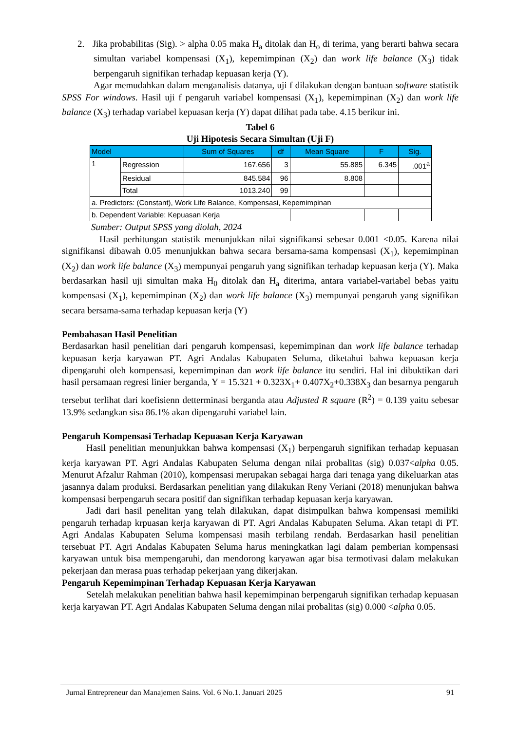2. Jika probabilitas (Sig). > alpha 0.05 maka H<sub>a</sub> ditolak dan H<sub>o</sub> di terima, yang berarti bahwa secara simultan variabel kompensasi (X<sub>1</sub>), kepemimpinan (X<sub>2</sub>) dan work life balance (X<sub>3</sub>) tidak berpengaruh signifikan terhadap kepuasan kerja (Y).
Agar memudahkan dalam menganalisis datanya, uji f dilakukan dengan bantuan software statistik SPSS For windows. Hasil uji f pengaruh variabel kompensasi (X<sub>1</sub>), kepemimpinan (X<sub>2</sub>) dan work life balance (X<sub>3</sub>) terhadap variabel kepuasan kerja (Y) dapat dilihat pada tabe. 4.15 berikur ini.
Tabel 6
Uji Hipotesis Secara Simultan (Uji F)
| Model | | Sum of Squares | df | Mean Square | F | Sig. |
| --- | --- | --- | --- | --- | --- | --- |
| 1 | Regression | 167.656 | 3 | 55.885 | 6.345 | .001<sup>a</sup> |
| | Residual | 845.584 | 96 | 8.808 | | |
| | Total | 1013.240 | 99 | | | |
| a. Predictors: (Constant), Work Life Balance, Kompensasi, Kepemimpinan | | | | | | |
| b. Dependent Variable: Kepuasan Kerja | | | | | | |
Sumber: Output SPSS yang diolah, 2024
Hasil perhitungan statistik menunjukkan nilai signifikansi sebesar 0.001 <0.05. Karena nilai signifikansi dibawah 0.05 menunjukkan bahwa secara bersama-sama kompensasi (X<sub>1</sub>), kepemimpinan (X<sub>2</sub>) dan work life balance (X<sub>3</sub>) mempunyai pengaruh yang signifikan terhadap kepuasan kerja (Y). Maka berdasarkan hasil uji simultan maka H<sub>0</sub> ditolak dan H<sub>a</sub> diterima, antara variabel-variabel bebas yaitu kompensasi (X<sub>1</sub>), kepemimpinan (X<sub>2</sub>) dan work life balance (X<sub>3</sub>) mempunyai pengaruh yang signifikan secara bersama-sama terhadap kepuasan kerja (Y)
Pembahasan Hasil Penelitian
Berdasarkan hasil penelitian dari pengaruh kompensasi, kepemimpinan dan work life balance terhadap kepuasan kerja karyawan PT. Agri Andalas Kabupaten Seluma, diketahui bahwa kepuasan kerja dipengaruhi oleh kompensasi, kepemimpinan dan work life balance itu sendiri. Hal ini dibuktikan dari hasil persamaan regresi linier berganda, Y = 15.321 + 0.323X<sub>1</sub>+ 0.407X<sub>2</sub>+0.338X<sub>3</sub> dan besarnya pengaruh tersebut terlihat dari koefisienn detterminasi berganda atau Adjusted R square (R<sup>2</sup>) = 0.139 yaitu sebesar 13.9% sedangkan sisa 86.1% akan dipengaruhi variabel lain.
Pengaruh Kompensasi Terhadap Kepuasan Kerja Karyawan
Hasil penelitian menunjukkan bahwa kompensasi (X<sub>1</sub>) berpengaruh signifikan terhadap kepuasan kerja karyawan PT. Agri Andalas Kabupaten Seluma dengan nilai probalitas (sig) 0.037<alpha 0.05. Menurut Afzalur Rahman (2010), kompensasi merupakan sebagai harga dari tenaga yang dikeluarkan atas jasannya dalam produksi. Berdasarkan penelitian yang dilakukan Reny Veriani (2018) menunjukan bahwa kompensasi berpengaruh secara positif dan signifikan terhadap kepuasan kerja karyawan.
Jadi dari hasil penelitan yang telah dilakukan, dapat disimpulkan bahwa kompensasi memiliki pengaruh terhadap krpuasan kerja karyawan di PT. Agri Andalas Kabupaten Seluma. Akan tetapi di PT. Agri Andalas Kabupaten Seluma kompensasi masih terbilang rendah. Berdasarkan hasil penelitian tersebuat PT. Agri Andalas Kabupaten Seluma harus meningkatkan lagi dalam pemberian kompensasi karyawan untuk bisa mempengaruhi, dan mendorong karyawan agar bisa termotivasi dalam melakukan pekerjaan dan merasa puas terhadap pekerjaan yang dikerjakan.
Pengaruh Kepemimpinan Terhadap Kepuasan Kerja Karyawan
Setelah melakukan penelitian bahwa hasil kepemimpinan berpengaruh signifikan terhadap kepuasan kerja karyawan PT. Agri Andalas Kabupaten Seluma dengan nilai probalitas (sig) 0.000 <alpha 0.05.
Jurnal Entrepreneur dan Manajemen Sains. Vol. 6 No.1. Januari 2025 91